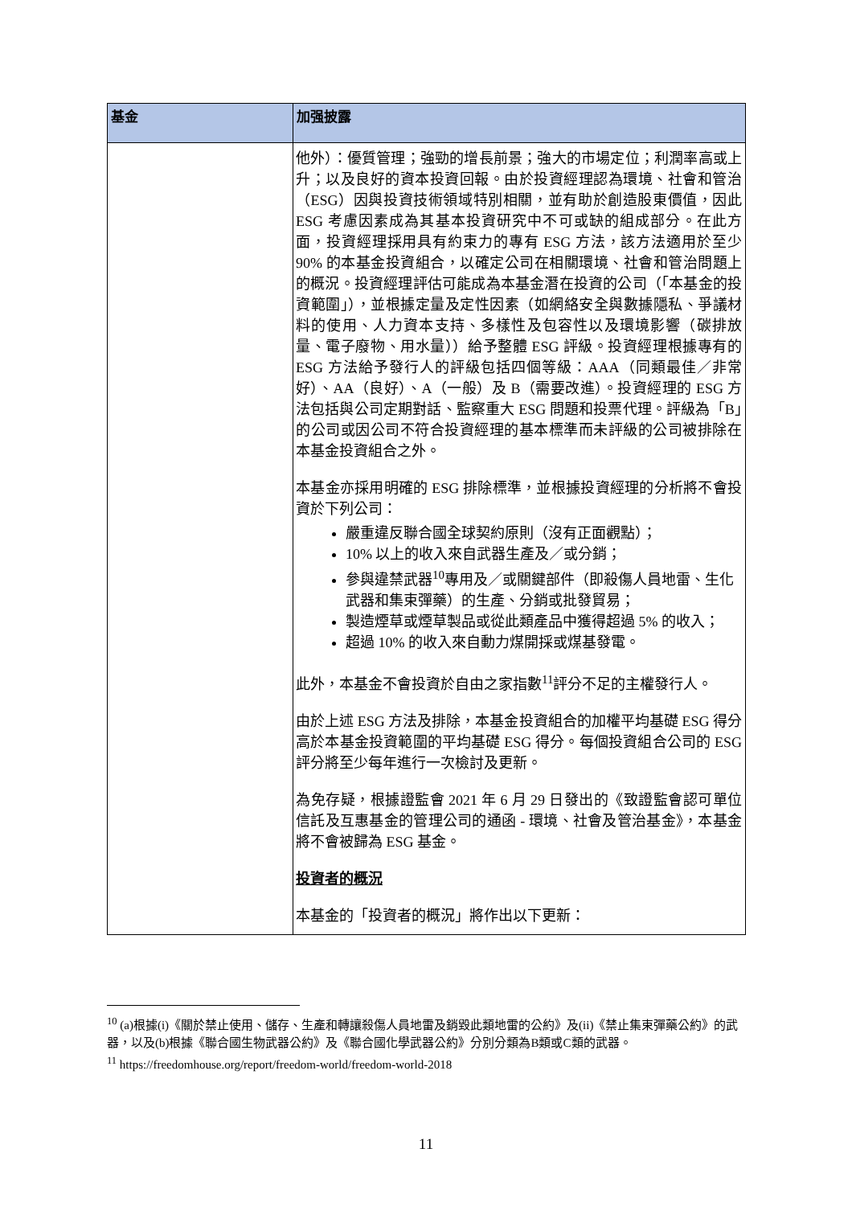| 基金 | 加强披露 |
| --- | --- |
| | 他外）：優質管理；強勁的增長前景；強大的市場定位；利潤率高或上升；以及良好的資本投資回報。由於投資經理認為環境、社會和管治（ESG）因與投資技術領域特別相關，並有助於創造股東價值，因此 ESG 考慮因素成為其基本投資研究中不可或缺的組成部分。在此方面，投資經理採用具有約束力的專有 ESG 方法，該方法適用於至少 90% 的本基金投資組合，以確定公司在相關環境、社會和管治問題上的概況。投資經理評估可能成為本基金潛在投資的公司（「本基金的投資範圍」），並根據定量及定性因素（如網絡安全與數據隱私、爭議材料的使用、人力資本支持、多樣性及包容性以及環境影響（碳排放量、電子廢物、用水量））給予整體 ESG 評級。投資經理根據專有的 ESG 方法給予發行人的評級包括四個等級：AAA（同類最佳／非常好）、AA（良好）、A（一般）及 B（需要改進）。投資經理的 ESG 方法包括與公司定期對話、監察重大 ESG 問題和投票代理。評級為「B」的公司或因公司不符合投資經理的基本標準而未評級的公司被排除在本基金投資組合之外。 本基金亦採用明確的 ESG 排除標準，並根據投資經理的分析將不會投資於下列公司： 嚴重違反聯合國全球契約原則（沒有正面觀點）； 10% 以上的收入來自武器生產及／或分銷； 參與違禁武器<sup>10</sup>專用及／或關鍵部件（即殺傷人員地雷、生化武器和集束彈藥）的生產、分銷或批發貿易； 製造煙草或煙草製品或從此類產品中獲得超過 5% 的收入； 超過 10% 的收入來自動力煤開採或煤基發電。 此外，本基金不會投資於自由之家指數<sup>11</sup>評分不足的主權發行人。 由於上述 ESG 方法及排除，本基金投資組合的加權平均基礎 ESG 得分高於本基金投資範圍的平均基礎 ESG 得分。每個投資組合公司的 ESG 評分將至少每年進行一次檢討及更新。 為免存疑，根據證監會 2021 年 6 月 29 日發出的《致證監會認可單位信託及互惠基金的管理公司的通函 - 環境、社會及管治基金》，本基金將不會被歸為 ESG 基金。 投資者的概況 本基金的「投資者的概況」將作出以下更新： |
<sup>10</sup> (a)根據(i)《關於禁止使用、儲存、生產和轉讓殺傷人員地雷及銷毀此類地雷的公約》及(ii)《禁止集束彈藥公約》的武器，以及(b)根據《聯合國生物武器公約》及《聯合國化學武器公約》分別分類為B類或C類的武器。
<sup>11</sup> https://freedomhouse.org/report/freedom-world/freedom-world-2018
11